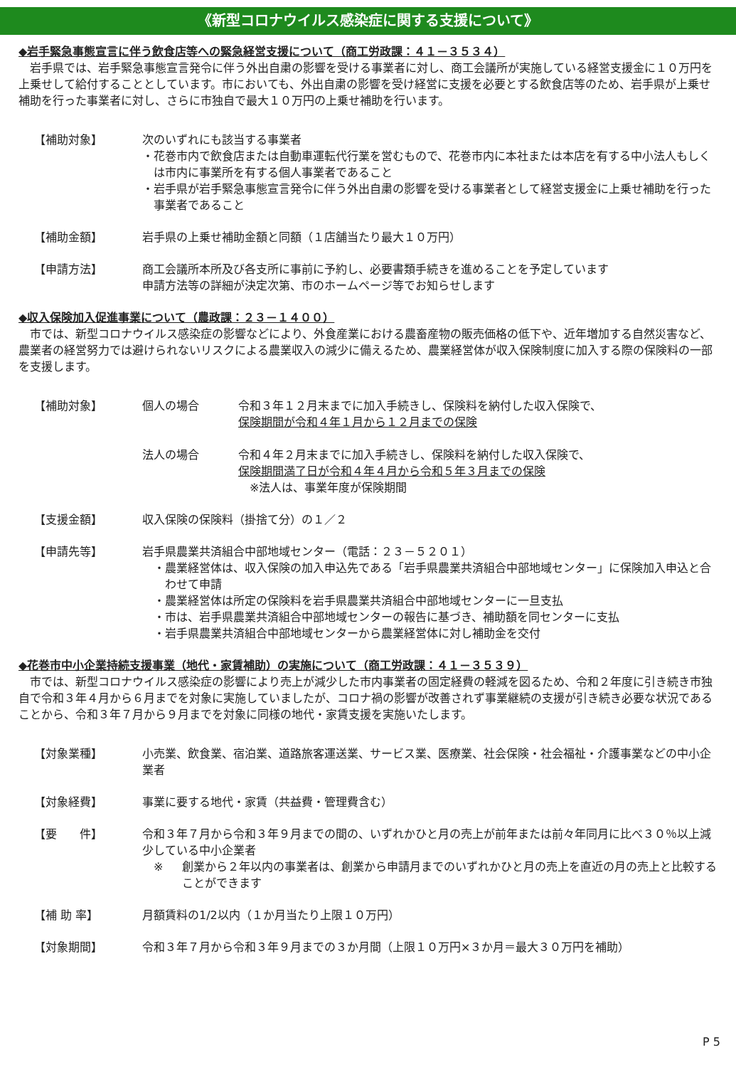《新型コロナウイルス感染症に関する支援について》
◆岩手緊急事態宣言に伴う飲食店等への緊急経営支援について（商工労政課：４１－３５３４）
岩手県では、岩手緊急事態宣言発令に伴う外出自粛の影響を受ける事業者に対し、商工会議所が実施している経営支援金に１０万円を上乗せして給付することとしています。市においても、外出自粛の影響を受け経営に支援を必要とする飲食店等のため、岩手県が上乗せ補助を行った事業者に対し、さらに市独自で最大１０万円の上乗せ補助を行います。
【補助対象】 次のいずれにも該当する事業者
・花巻市内で飲食店または自動車運転代行業を営むもので、花巻市内に本社または本店を有する中小法人もしくは市内に事業所を有する個人事業者であること
・岩手県が岩手緊急事態宣言発令に伴う外出自粛の影響を受ける事業者として経営支援金に上乗せ補助を行った事業者であること
【補助金額】 岩手県の上乗せ補助金額と同額（１店舗当たり最大１０万円）
【申請方法】 商工会議所本所及び各支所に事前に予約し、必要書類手続きを進めることを予定しています
申請方法等の詳細が決定次第、市のホームページ等でお知らせします
◆収入保険加入促進事業について（農政課：２３－１４００）
市では、新型コロナウイルス感染症の影響などにより、外食産業における農畜産物の販売価格の低下や、近年増加する自然災害など、農業者の経営努力では避けられないリスクによる農業収入の減少に備えるため、農業経営体が収入保険制度に加入する際の保険料の一部を支援します。
【補助対象】 個人の場合 令和３年１２月末までに加入手続きし、保険料を納付した収入保険で、
保険期間が令和４年１月から１２月までの保険
法人の場合 令和４年２月末までに加入手続きし、保険料を納付した収入保険で、
保険期間満了日が令和４年４月から令和５年３月までの保険
　※法人は、事業年度が保険期間
【支援金額】 収入保険の保険料（掛捨て分）の１／２
【申請先等】 岩手県農業共済組合中部地域センター（電話：２３－５２０１）
・農業経営体は、収入保険の加入申込先である「岩手県農業共済組合中部地域センター」に保険加入申込と合わせて申請
・農業経営体は所定の保険料を岩手県農業共済組合中部地域センターに一旦支払
・市は、岩手県農業共済組合中部地域センターの報告に基づき、補助額を同センターに支払
・岩手県農業共済組合中部地域センターから農業経営体に対し補助金を交付
◆花巻市中小企業持続支援事業（地代・家賃補助）の実施について（商工労政課：４１－３５３９）
市では、新型コロナウイルス感染症の影響により売上が減少した市内事業者の固定経費の軽減を図るため、令和２年度に引き続き市独自で令和３年４月から６月までを対象に実施していましたが、コロナ禍の影響が改善されず事業継続の支援が引き続き必要な状況であることから、令和３年７月から９月までを対象に同様の地代・家賃支援を実施いたします。
【対象業種】 小売業、飲食業、宿泊業、道路旅客運送業、サービス業、医療業、社会保険・社会福祉・介護事業などの中小企業者
【対象経費】 事業に要する地代・家賃（共益費・管理費含む）
【要　　件】 令和３年７月から令和３年９月までの間の、いずれかひと月の売上が前年または前々年同月に比べ３０％以上減少している中小企業者
※ 創業から２年以内の事業者は、創業から申請月までのいずれかひと月の売上を直近の月の売上と比較することができます
【補 助 率】 月額賃料の1/2以内（１か月当たり上限１０万円）
【対象期間】 令和３年７月から令和３年９月までの３か月間（上限１０万円×３か月＝最大３０万円を補助）
P 5